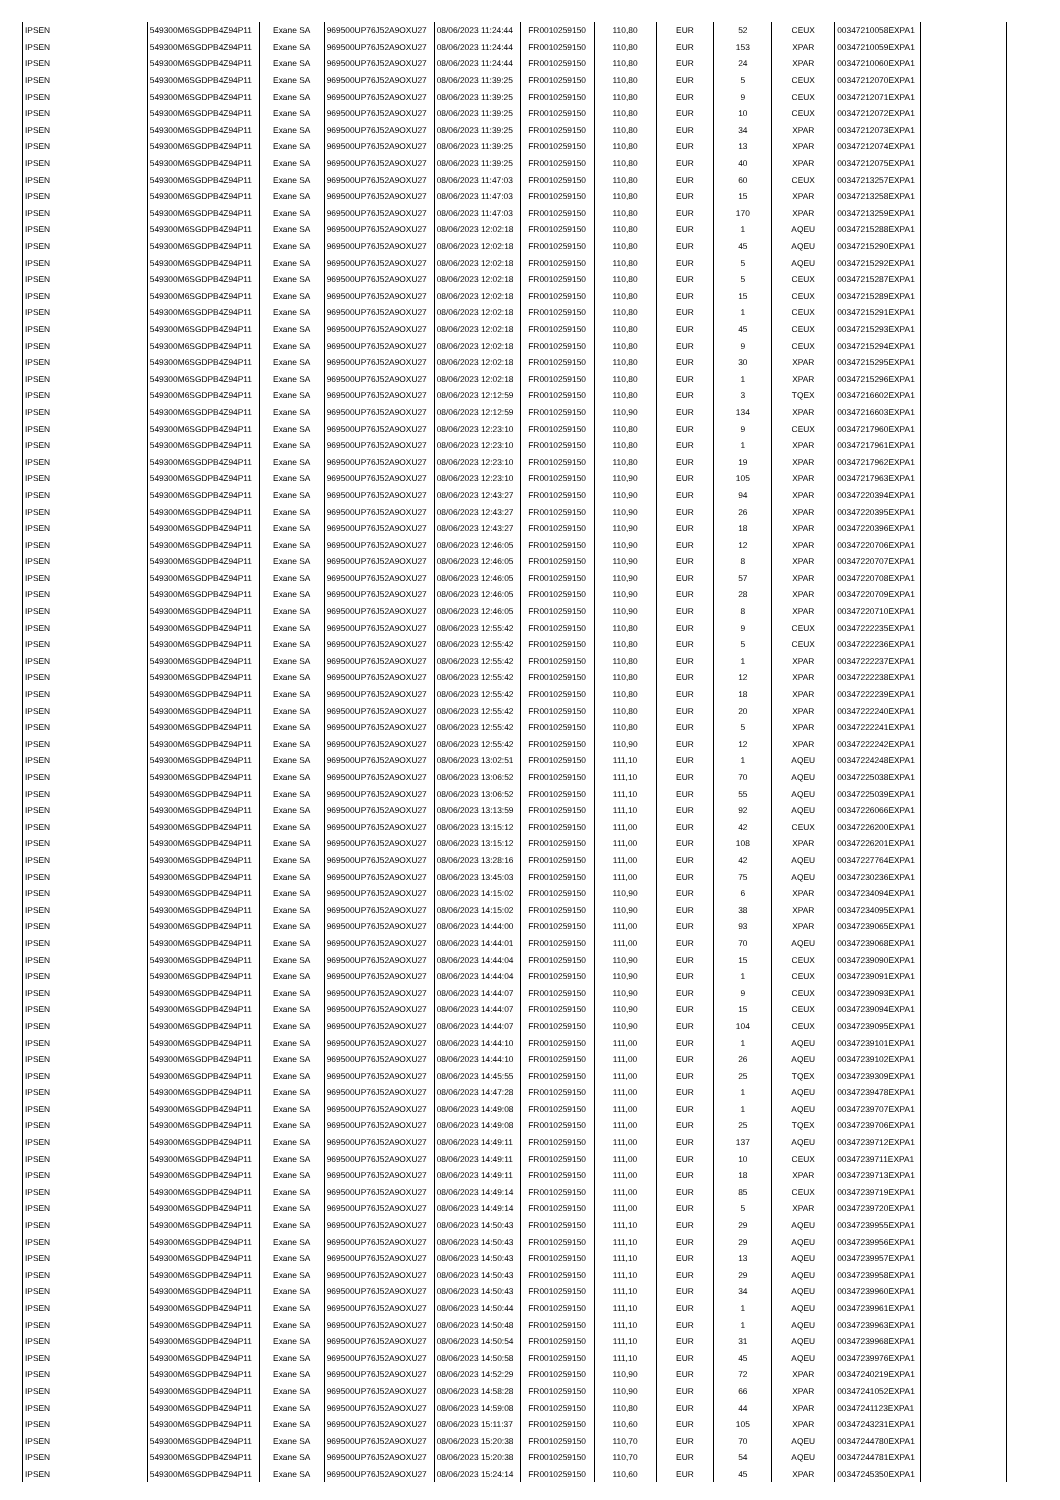| IPSEN | 549300M6SGDPB4Z94P11 | Exane SA | 969500UP76J52A9OXU27 | 08/06/2023 11:24:44 | FR0010259150 | 110,80 | EUR | 52 | CEUX | 00347210058EXPA1 | |
| IPSEN | 549300M6SGDPB4Z94P11 | Exane SA | 969500UP76J52A9OXU27 | 08/06/2023 11:24:44 | FR0010259150 | 110,80 | EUR | 153 | XPAR | 00347210059EXPA1 | |
| IPSEN | 549300M6SGDPB4Z94P11 | Exane SA | 969500UP76J52A9OXU27 | 08/06/2023 11:24:44 | FR0010259150 | 110,80 | EUR | 24 | XPAR | 00347210060EXPA1 | |
| IPSEN | 549300M6SGDPB4Z94P11 | Exane SA | 969500UP76J52A9OXU27 | 08/06/2023 11:39:25 | FR0010259150 | 110,80 | EUR | 5 | CEUX | 00347212070EXPA1 | |
| IPSEN | 549300M6SGDPB4Z94P11 | Exane SA | 969500UP76J52A9OXU27 | 08/06/2023 11:39:25 | FR0010259150 | 110,80 | EUR | 9 | CEUX | 00347212071EXPA1 | |
| IPSEN | 549300M6SGDPB4Z94P11 | Exane SA | 969500UP76J52A9OXU27 | 08/06/2023 11:39:25 | FR0010259150 | 110,80 | EUR | 10 | CEUX | 00347212072EXPA1 | |
| IPSEN | 549300M6SGDPB4Z94P11 | Exane SA | 969500UP76J52A9OXU27 | 08/06/2023 11:39:25 | FR0010259150 | 110,80 | EUR | 34 | XPAR | 00347212073EXPA1 | |
| IPSEN | 549300M6SGDPB4Z94P11 | Exane SA | 969500UP76J52A9OXU27 | 08/06/2023 11:39:25 | FR0010259150 | 110,80 | EUR | 13 | XPAR | 00347212074EXPA1 | |
| IPSEN | 549300M6SGDPB4Z94P11 | Exane SA | 969500UP76J52A9OXU27 | 08/06/2023 11:39:25 | FR0010259150 | 110,80 | EUR | 40 | XPAR | 00347212075EXPA1 | |
| IPSEN | 549300M6SGDPB4Z94P11 | Exane SA | 969500UP76J52A9OXU27 | 08/06/2023 11:47:03 | FR0010259150 | 110,80 | EUR | 60 | CEUX | 00347213257EXPA1 | |
| IPSEN | 549300M6SGDPB4Z94P11 | Exane SA | 969500UP76J52A9OXU27 | 08/06/2023 11:47:03 | FR0010259150 | 110,80 | EUR | 15 | XPAR | 00347213258EXPA1 | |
| IPSEN | 549300M6SGDPB4Z94P11 | Exane SA | 969500UP76J52A9OXU27 | 08/06/2023 11:47:03 | FR0010259150 | 110,80 | EUR | 170 | XPAR | 00347213259EXPA1 | |
| IPSEN | 549300M6SGDPB4Z94P11 | Exane SA | 969500UP76J52A9OXU27 | 08/06/2023 12:02:18 | FR0010259150 | 110,80 | EUR | 1 | AQEU | 00347215288EXPA1 | |
| IPSEN | 549300M6SGDPB4Z94P11 | Exane SA | 969500UP76J52A9OXU27 | 08/06/2023 12:02:18 | FR0010259150 | 110,80 | EUR | 45 | AQEU | 00347215290EXPA1 | |
| IPSEN | 549300M6SGDPB4Z94P11 | Exane SA | 969500UP76J52A9OXU27 | 08/06/2023 12:02:18 | FR0010259150 | 110,80 | EUR | 5 | AQEU | 00347215292EXPA1 | |
| IPSEN | 549300M6SGDPB4Z94P11 | Exane SA | 969500UP76J52A9OXU27 | 08/06/2023 12:02:18 | FR0010259150 | 110,80 | EUR | 5 | CEUX | 00347215287EXPA1 | |
| IPSEN | 549300M6SGDPB4Z94P11 | Exane SA | 969500UP76J52A9OXU27 | 08/06/2023 12:02:18 | FR0010259150 | 110,80 | EUR | 15 | CEUX | 00347215289EXPA1 | |
| IPSEN | 549300M6SGDPB4Z94P11 | Exane SA | 969500UP76J52A9OXU27 | 08/06/2023 12:02:18 | FR0010259150 | 110,80 | EUR | 1 | CEUX | 00347215291EXPA1 | |
| IPSEN | 549300M6SGDPB4Z94P11 | Exane SA | 969500UP76J52A9OXU27 | 08/06/2023 12:02:18 | FR0010259150 | 110,80 | EUR | 45 | CEUX | 00347215293EXPA1 | |
| IPSEN | 549300M6SGDPB4Z94P11 | Exane SA | 969500UP76J52A9OXU27 | 08/06/2023 12:02:18 | FR0010259150 | 110,80 | EUR | 9 | CEUX | 00347215294EXPA1 | |
| IPSEN | 549300M6SGDPB4Z94P11 | Exane SA | 969500UP76J52A9OXU27 | 08/06/2023 12:02:18 | FR0010259150 | 110,80 | EUR | 30 | XPAR | 00347215295EXPA1 | |
| IPSEN | 549300M6SGDPB4Z94P11 | Exane SA | 969500UP76J52A9OXU27 | 08/06/2023 12:02:18 | FR0010259150 | 110,80 | EUR | 1 | XPAR | 00347215296EXPA1 | |
| IPSEN | 549300M6SGDPB4Z94P11 | Exane SA | 969500UP76J52A9OXU27 | 08/06/2023 12:12:59 | FR0010259150 | 110,80 | EUR | 3 | TQEX | 00347216602EXPA1 | |
| IPSEN | 549300M6SGDPB4Z94P11 | Exane SA | 969500UP76J52A9OXU27 | 08/06/2023 12:12:59 | FR0010259150 | 110,90 | EUR | 134 | XPAR | 00347216603EXPA1 | |
| IPSEN | 549300M6SGDPB4Z94P11 | Exane SA | 969500UP76J52A9OXU27 | 08/06/2023 12:23:10 | FR0010259150 | 110,80 | EUR | 9 | CEUX | 00347217960EXPA1 | |
| IPSEN | 549300M6SGDPB4Z94P11 | Exane SA | 969500UP76J52A9OXU27 | 08/06/2023 12:23:10 | FR0010259150 | 110,80 | EUR | 1 | XPAR | 00347217961EXPA1 | |
| IPSEN | 549300M6SGDPB4Z94P11 | Exane SA | 969500UP76J52A9OXU27 | 08/06/2023 12:23:10 | FR0010259150 | 110,80 | EUR | 19 | XPAR | 00347217962EXPA1 | |
| IPSEN | 549300M6SGDPB4Z94P11 | Exane SA | 969500UP76J52A9OXU27 | 08/06/2023 12:23:10 | FR0010259150 | 110,90 | EUR | 105 | XPAR | 00347217963EXPA1 | |
| IPSEN | 549300M6SGDPB4Z94P11 | Exane SA | 969500UP76J52A9OXU27 | 08/06/2023 12:43:27 | FR0010259150 | 110,90 | EUR | 94 | XPAR | 00347220394EXPA1 | |
| IPSEN | 549300M6SGDPB4Z94P11 | Exane SA | 969500UP76J52A9OXU27 | 08/06/2023 12:43:27 | FR0010259150 | 110,90 | EUR | 26 | XPAR | 00347220395EXPA1 | |
| IPSEN | 549300M6SGDPB4Z94P11 | Exane SA | 969500UP76J52A9OXU27 | 08/06/2023 12:43:27 | FR0010259150 | 110,90 | EUR | 18 | XPAR | 00347220396EXPA1 | |
| IPSEN | 549300M6SGDPB4Z94P11 | Exane SA | 969500UP76J52A9OXU27 | 08/06/2023 12:46:05 | FR0010259150 | 110,90 | EUR | 12 | XPAR | 00347220706EXPA1 | |
| IPSEN | 549300M6SGDPB4Z94P11 | Exane SA | 969500UP76J52A9OXU27 | 08/06/2023 12:46:05 | FR0010259150 | 110,90 | EUR | 8 | XPAR | 00347220707EXPA1 | |
| IPSEN | 549300M6SGDPB4Z94P11 | Exane SA | 969500UP76J52A9OXU27 | 08/06/2023 12:46:05 | FR0010259150 | 110,90 | EUR | 57 | XPAR | 00347220708EXPA1 | |
| IPSEN | 549300M6SGDPB4Z94P11 | Exane SA | 969500UP76J52A9OXU27 | 08/06/2023 12:46:05 | FR0010259150 | 110,90 | EUR | 28 | XPAR | 00347220709EXPA1 | |
| IPSEN | 549300M6SGDPB4Z94P11 | Exane SA | 969500UP76J52A9OXU27 | 08/06/2023 12:46:05 | FR0010259150 | 110,90 | EUR | 8 | XPAR | 00347220710EXPA1 | |
| IPSEN | 549300M6SGDPB4Z94P11 | Exane SA | 969500UP76J52A9OXU27 | 08/06/2023 12:55:42 | FR0010259150 | 110,80 | EUR | 9 | CEUX | 00347222235EXPA1 | |
| IPSEN | 549300M6SGDPB4Z94P11 | Exane SA | 969500UP76J52A9OXU27 | 08/06/2023 12:55:42 | FR0010259150 | 110,80 | EUR | 5 | CEUX | 00347222236EXPA1 | |
| IPSEN | 549300M6SGDPB4Z94P11 | Exane SA | 969500UP76J52A9OXU27 | 08/06/2023 12:55:42 | FR0010259150 | 110,80 | EUR | 1 | XPAR | 00347222237EXPA1 | |
| IPSEN | 549300M6SGDPB4Z94P11 | Exane SA | 969500UP76J52A9OXU27 | 08/06/2023 12:55:42 | FR0010259150 | 110,80 | EUR | 12 | XPAR | 00347222238EXPA1 | |
| IPSEN | 549300M6SGDPB4Z94P11 | Exane SA | 969500UP76J52A9OXU27 | 08/06/2023 12:55:42 | FR0010259150 | 110,80 | EUR | 18 | XPAR | 00347222239EXPA1 | |
| IPSEN | 549300M6SGDPB4Z94P11 | Exane SA | 969500UP76J52A9OXU27 | 08/06/2023 12:55:42 | FR0010259150 | 110,80 | EUR | 20 | XPAR | 00347222240EXPA1 | |
| IPSEN | 549300M6SGDPB4Z94P11 | Exane SA | 969500UP76J52A9OXU27 | 08/06/2023 12:55:42 | FR0010259150 | 110,80 | EUR | 5 | XPAR | 00347222241EXPA1 | |
| IPSEN | 549300M6SGDPB4Z94P11 | Exane SA | 969500UP76J52A9OXU27 | 08/06/2023 12:55:42 | FR0010259150 | 110,90 | EUR | 12 | XPAR | 00347222242EXPA1 | |
| IPSEN | 549300M6SGDPB4Z94P11 | Exane SA | 969500UP76J52A9OXU27 | 08/06/2023 13:02:51 | FR0010259150 | 111,10 | EUR | 1 | AQEU | 00347224248EXPA1 | |
| IPSEN | 549300M6SGDPB4Z94P11 | Exane SA | 969500UP76J52A9OXU27 | 08/06/2023 13:06:52 | FR0010259150 | 111,10 | EUR | 70 | AQEU | 00347225038EXPA1 | |
| IPSEN | 549300M6SGDPB4Z94P11 | Exane SA | 969500UP76J52A9OXU27 | 08/06/2023 13:06:52 | FR0010259150 | 111,10 | EUR | 55 | AQEU | 00347225039EXPA1 | |
| IPSEN | 549300M6SGDPB4Z94P11 | Exane SA | 969500UP76J52A9OXU27 | 08/06/2023 13:13:59 | FR0010259150 | 111,10 | EUR | 92 | AQEU | 00347226066EXPA1 | |
| IPSEN | 549300M6SGDPB4Z94P11 | Exane SA | 969500UP76J52A9OXU27 | 08/06/2023 13:15:12 | FR0010259150 | 111,00 | EUR | 42 | CEUX | 00347226200EXPA1 | |
| IPSEN | 549300M6SGDPB4Z94P11 | Exane SA | 969500UP76J52A9OXU27 | 08/06/2023 13:15:12 | FR0010259150 | 111,00 | EUR | 108 | XPAR | 00347226201EXPA1 | |
| IPSEN | 549300M6SGDPB4Z94P11 | Exane SA | 969500UP76J52A9OXU27 | 08/06/2023 13:28:16 | FR0010259150 | 111,00 | EUR | 42 | AQEU | 00347227764EXPA1 | |
| IPSEN | 549300M6SGDPB4Z94P11 | Exane SA | 969500UP76J52A9OXU27 | 08/06/2023 13:45:03 | FR0010259150 | 111,00 | EUR | 75 | AQEU | 00347230236EXPA1 | |
| IPSEN | 549300M6SGDPB4Z94P11 | Exane SA | 969500UP76J52A9OXU27 | 08/06/2023 14:15:02 | FR0010259150 | 110,90 | EUR | 6 | XPAR | 00347234094EXPA1 | |
| IPSEN | 549300M6SGDPB4Z94P11 | Exane SA | 969500UP76J52A9OXU27 | 08/06/2023 14:15:02 | FR0010259150 | 110,90 | EUR | 38 | XPAR | 00347234095EXPA1 | |
| IPSEN | 549300M6SGDPB4Z94P11 | Exane SA | 969500UP76J52A9OXU27 | 08/06/2023 14:44:00 | FR0010259150 | 111,00 | EUR | 93 | XPAR | 00347239065EXPA1 | |
| IPSEN | 549300M6SGDPB4Z94P11 | Exane SA | 969500UP76J52A9OXU27 | 08/06/2023 14:44:01 | FR0010259150 | 111,00 | EUR | 70 | AQEU | 00347239068EXPA1 | |
| IPSEN | 549300M6SGDPB4Z94P11 | Exane SA | 969500UP76J52A9OXU27 | 08/06/2023 14:44:04 | FR0010259150 | 110,90 | EUR | 15 | CEUX | 00347239090EXPA1 | |
| IPSEN | 549300M6SGDPB4Z94P11 | Exane SA | 969500UP76J52A9OXU27 | 08/06/2023 14:44:04 | FR0010259150 | 110,90 | EUR | 1 | CEUX | 00347239091EXPA1 | |
| IPSEN | 549300M6SGDPB4Z94P11 | Exane SA | 969500UP76J52A9OXU27 | 08/06/2023 14:44:07 | FR0010259150 | 110,90 | EUR | 9 | CEUX | 00347239093EXPA1 | |
| IPSEN | 549300M6SGDPB4Z94P11 | Exane SA | 969500UP76J52A9OXU27 | 08/06/2023 14:44:07 | FR0010259150 | 110,90 | EUR | 15 | CEUX | 00347239094EXPA1 | |
| IPSEN | 549300M6SGDPB4Z94P11 | Exane SA | 969500UP76J52A9OXU27 | 08/06/2023 14:44:07 | FR0010259150 | 110,90 | EUR | 104 | CEUX | 00347239095EXPA1 | |
| IPSEN | 549300M6SGDPB4Z94P11 | Exane SA | 969500UP76J52A9OXU27 | 08/06/2023 14:44:10 | FR0010259150 | 111,00 | EUR | 1 | AQEU | 00347239101EXPA1 | |
| IPSEN | 549300M6SGDPB4Z94P11 | Exane SA | 969500UP76J52A9OXU27 | 08/06/2023 14:44:10 | FR0010259150 | 111,00 | EUR | 26 | AQEU | 00347239102EXPA1 | |
| IPSEN | 549300M6SGDPB4Z94P11 | Exane SA | 969500UP76J52A9OXU27 | 08/06/2023 14:45:55 | FR0010259150 | 111,00 | EUR | 25 | TQEX | 00347239309EXPA1 | |
| IPSEN | 549300M6SGDPB4Z94P11 | Exane SA | 969500UP76J52A9OXU27 | 08/06/2023 14:47:28 | FR0010259150 | 111,00 | EUR | 1 | AQEU | 00347239478EXPA1 | |
| IPSEN | 549300M6SGDPB4Z94P11 | Exane SA | 969500UP76J52A9OXU27 | 08/06/2023 14:49:08 | FR0010259150 | 111,00 | EUR | 1 | AQEU | 00347239707EXPA1 | |
| IPSEN | 549300M6SGDPB4Z94P11 | Exane SA | 969500UP76J52A9OXU27 | 08/06/2023 14:49:08 | FR0010259150 | 111,00 | EUR | 25 | TQEX | 00347239706EXPA1 | |
| IPSEN | 549300M6SGDPB4Z94P11 | Exane SA | 969500UP76J52A9OXU27 | 08/06/2023 14:49:11 | FR0010259150 | 111,00 | EUR | 137 | AQEU | 00347239712EXPA1 | |
| IPSEN | 549300M6SGDPB4Z94P11 | Exane SA | 969500UP76J52A9OXU27 | 08/06/2023 14:49:11 | FR0010259150 | 111,00 | EUR | 10 | CEUX | 00347239711EXPA1 | |
| IPSEN | 549300M6SGDPB4Z94P11 | Exane SA | 969500UP76J52A9OXU27 | 08/06/2023 14:49:11 | FR0010259150 | 111,00 | EUR | 18 | XPAR | 00347239713EXPA1 | |
| IPSEN | 549300M6SGDPB4Z94P11 | Exane SA | 969500UP76J52A9OXU27 | 08/06/2023 14:49:14 | FR0010259150 | 111,00 | EUR | 85 | CEUX | 00347239719EXPA1 | |
| IPSEN | 549300M6SGDPB4Z94P11 | Exane SA | 969500UP76J52A9OXU27 | 08/06/2023 14:49:14 | FR0010259150 | 111,00 | EUR | 5 | XPAR | 00347239720EXPA1 | |
| IPSEN | 549300M6SGDPB4Z94P11 | Exane SA | 969500UP76J52A9OXU27 | 08/06/2023 14:50:43 | FR0010259150 | 111,10 | EUR | 29 | AQEU | 00347239955EXPA1 | |
| IPSEN | 549300M6SGDPB4Z94P11 | Exane SA | 969500UP76J52A9OXU27 | 08/06/2023 14:50:43 | FR0010259150 | 111,10 | EUR | 29 | AQEU | 00347239956EXPA1 | |
| IPSEN | 549300M6SGDPB4Z94P11 | Exane SA | 969500UP76J52A9OXU27 | 08/06/2023 14:50:43 | FR0010259150 | 111,10 | EUR | 13 | AQEU | 00347239957EXPA1 | |
| IPSEN | 549300M6SGDPB4Z94P11 | Exane SA | 969500UP76J52A9OXU27 | 08/06/2023 14:50:43 | FR0010259150 | 111,10 | EUR | 29 | AQEU | 00347239958EXPA1 | |
| IPSEN | 549300M6SGDPB4Z94P11 | Exane SA | 969500UP76J52A9OXU27 | 08/06/2023 14:50:43 | FR0010259150 | 111,10 | EUR | 34 | AQEU | 00347239960EXPA1 | |
| IPSEN | 549300M6SGDPB4Z94P11 | Exane SA | 969500UP76J52A9OXU27 | 08/06/2023 14:50:44 | FR0010259150 | 111,10 | EUR | 1 | AQEU | 00347239961EXPA1 | |
| IPSEN | 549300M6SGDPB4Z94P11 | Exane SA | 969500UP76J52A9OXU27 | 08/06/2023 14:50:48 | FR0010259150 | 111,10 | EUR | 1 | AQEU | 00347239963EXPA1 | |
| IPSEN | 549300M6SGDPB4Z94P11 | Exane SA | 969500UP76J52A9OXU27 | 08/06/2023 14:50:54 | FR0010259150 | 111,10 | EUR | 31 | AQEU | 00347239968EXPA1 | |
| IPSEN | 549300M6SGDPB4Z94P11 | Exane SA | 969500UP76J52A9OXU27 | 08/06/2023 14:50:58 | FR0010259150 | 111,10 | EUR | 45 | AQEU | 00347239976EXPA1 | |
| IPSEN | 549300M6SGDPB4Z94P11 | Exane SA | 969500UP76J52A9OXU27 | 08/06/2023 14:52:29 | FR0010259150 | 110,90 | EUR | 72 | XPAR | 00347240219EXPA1 | |
| IPSEN | 549300M6SGDPB4Z94P11 | Exane SA | 969500UP76J52A9OXU27 | 08/06/2023 14:58:28 | FR0010259150 | 110,90 | EUR | 66 | XPAR | 00347241052EXPA1 | |
| IPSEN | 549300M6SGDPB4Z94P11 | Exane SA | 969500UP76J52A9OXU27 | 08/06/2023 14:59:08 | FR0010259150 | 110,80 | EUR | 44 | XPAR | 00347241123EXPA1 | |
| IPSEN | 549300M6SGDPB4Z94P11 | Exane SA | 969500UP76J52A9OXU27 | 08/06/2023 15:11:37 | FR0010259150 | 110,60 | EUR | 105 | XPAR | 00347243231EXPA1 | |
| IPSEN | 549300M6SGDPB4Z94P11 | Exane SA | 969500UP76J52A9OXU27 | 08/06/2023 15:20:38 | FR0010259150 | 110,70 | EUR | 70 | AQEU | 00347244780EXPA1 | |
| IPSEN | 549300M6SGDPB4Z94P11 | Exane SA | 969500UP76J52A9OXU27 | 08/06/2023 15:20:38 | FR0010259150 | 110,70 | EUR | 54 | AQEU | 00347244781EXPA1 | |
| IPSEN | 549300M6SGDPB4Z94P11 | Exane SA | 969500UP76J52A9OXU27 | 08/06/2023 15:24:14 | FR0010259150 | 110,60 | EUR | 45 | XPAR | 00347245350EXPA1 | |